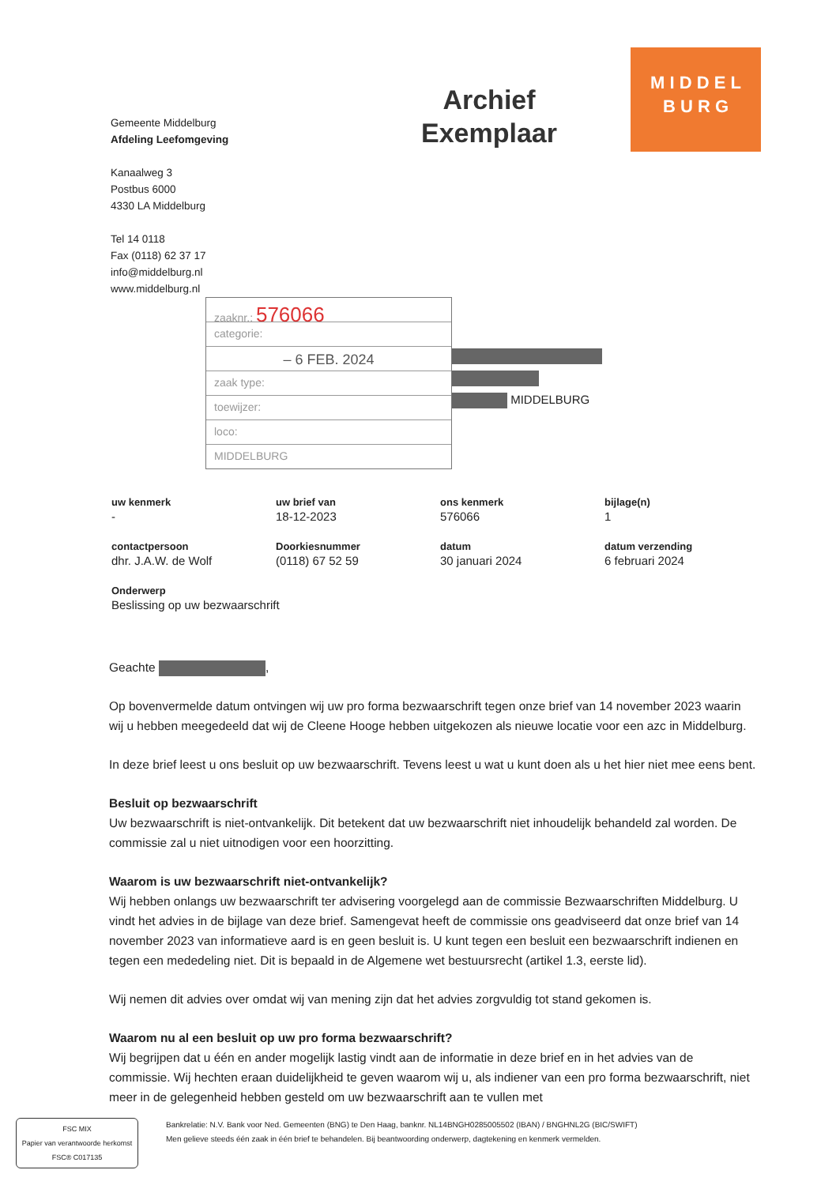Gemeente Middelburg
Afdeling Leefomgeving
Kanaalweg 3
Postbus 6000
4330 LA Middelburg
Tel 14 0118
Fax (0118) 62 37 17
info@middelburg.nl
www.middelburg.nl
Archief
Exemplaar
M I D D E L
B U R G
zaaknr.: 576066
categorie:
– 6 FEB. 2024
zaak type:
toewijzer:
loco:
MIDDELBURG
MIDDELBURG
| uw kenmerk | uw brief van | ons kenmerk | bijlage(n) |
| --- | --- | --- | --- |
| - | 18-12-2023 | 576066 | 1 |
| contactpersoon | Doorkiesnummer | datum | datum verzending |
| dhr. J.A.W. de Wolf | (0118) 67 52 59 | 30 januari 2024 | 6 februari 2024 |
| Onderwerp | | | |
| Beslissing op uw bezwaarschrift | | | |
Geachte ,
Op bovenvermelde datum ontvingen wij uw pro forma bezwaarschrift tegen onze brief van 14 november 2023 waarin wij u hebben meegedeeld dat wij de Cleene Hooge hebben uitgekozen als nieuwe locatie voor een azc in Middelburg.
In deze brief leest u ons besluit op uw bezwaarschrift. Tevens leest u wat u kunt doen als u het hier niet mee eens bent.
Besluit op bezwaarschrift
Uw bezwaarschrift is niet-ontvankelijk. Dit betekent dat uw bezwaarschrift niet inhoudelijk behandeld zal worden. De commissie zal u niet uitnodigen voor een hoorzitting.
Waarom is uw bezwaarschrift niet-ontvankelijk?
Wij hebben onlangs uw bezwaarschrift ter advisering voorgelegd aan de commissie Bezwaarschriften Middelburg. U vindt het advies in de bijlage van deze brief. Samengevat heeft de commissie ons geadviseerd dat onze brief van 14 november 2023 van informatieve aard is en geen besluit is. U kunt tegen een besluit een bezwaarschrift indienen en tegen een mededeling niet. Dit is bepaald in de Algemene wet bestuursrecht (artikel 1.3, eerste lid).
Wij nemen dit advies over omdat wij van mening zijn dat het advies zorgvuldig tot stand gekomen is.
Waarom nu al een besluit op uw pro forma bezwaarschrift?
Wij begrijpen dat u één en ander mogelijk lastig vindt aan de informatie in deze brief en in het advies van de commissie. Wij hechten eraan duidelijkheid te geven waarom wij u, als indiener van een pro forma bezwaarschrift, niet meer in de gelegenheid hebben gesteld om uw bezwaarschrift aan te vullen met
FSC MIX
Papier van verantwoorde herkomst
FSC® C017135
Bankrelatie: N.V. Bank voor Ned. Gemeenten (BNG) te Den Haag, banknr. NL14BNGH0285005502 (IBAN) / BNGHNL2G (BIC/SWIFT)
Men gelieve steeds één zaak in één brief te behandelen. Bij beantwoording onderwerp, dagtekening en kenmerk vermelden.